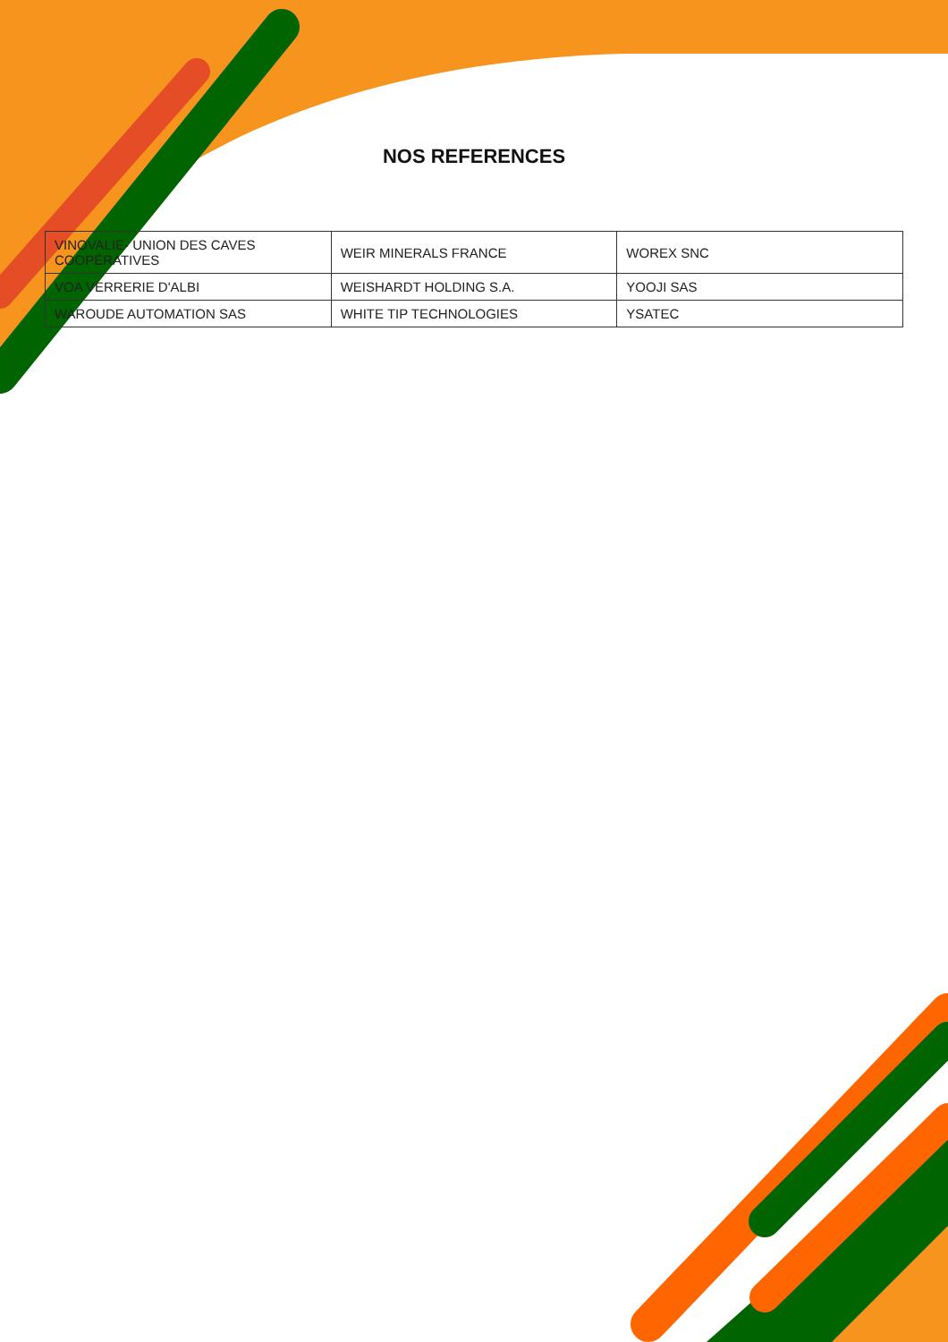NOS REFERENCES
| VINOVALIE- UNION DES CAVES COOPÉRATIVES | WEIR MINERALS FRANCE | WOREX SNC |
| VOA VERRERIE D'ALBI | WEISHARDT HOLDING S.A. | YOOJI SAS |
| WAROUDE AUTOMATION SAS | WHITE TIP TECHNOLOGIES | YSATEC |